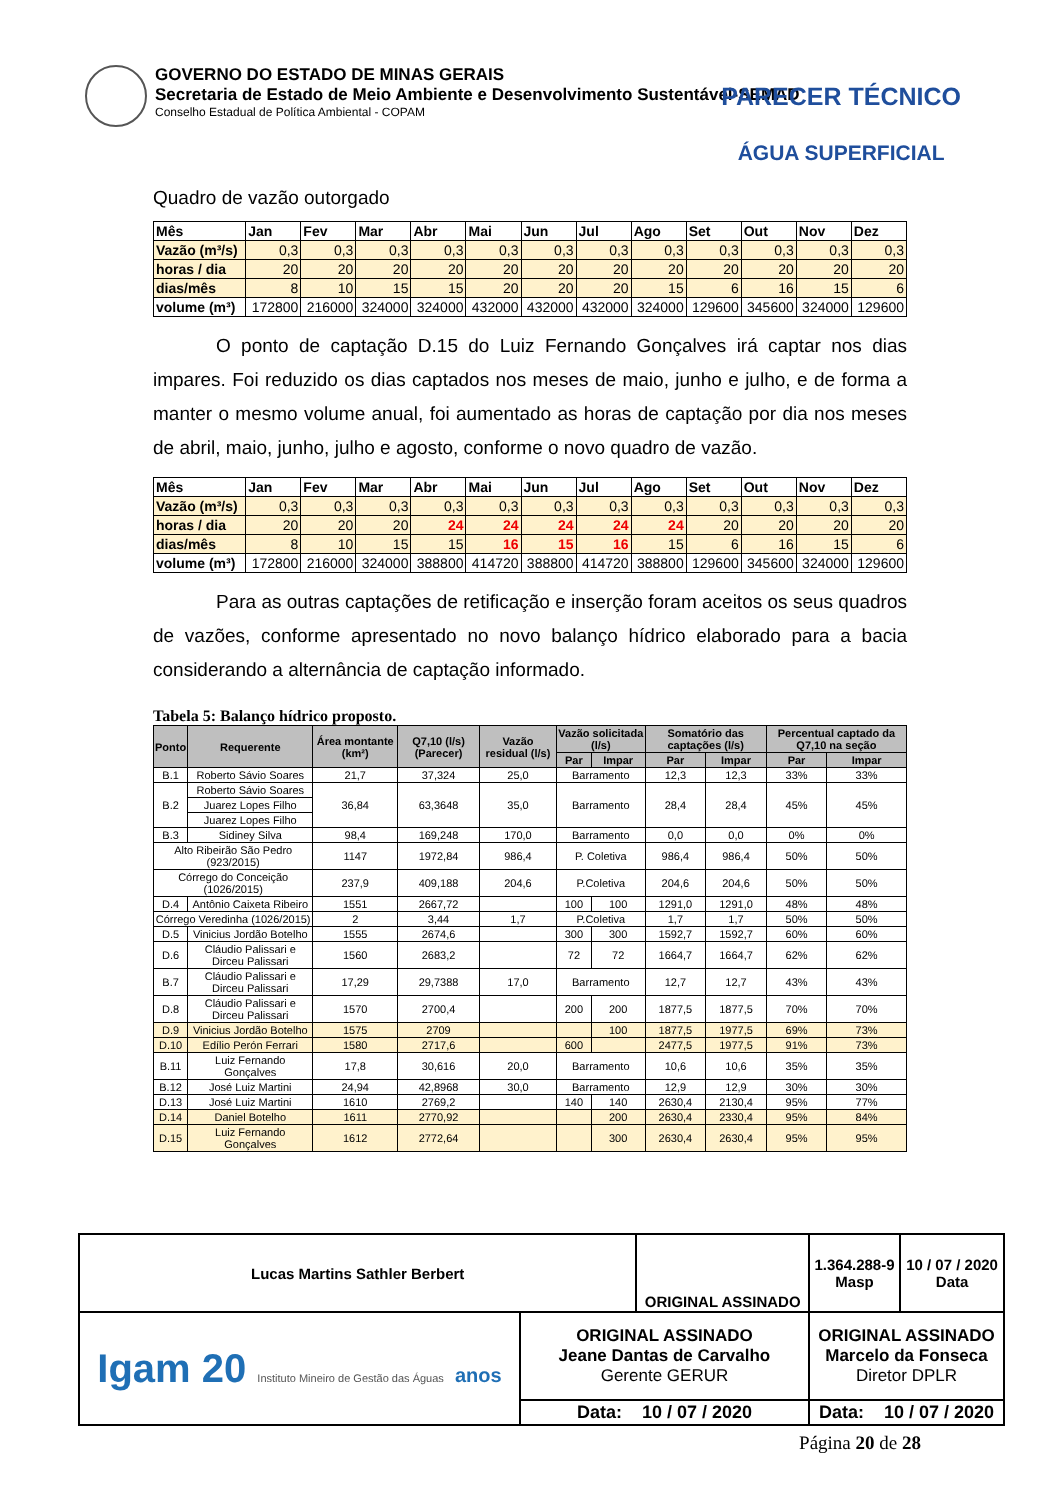GOVERNO DO ESTADO DE MINAS GERAIS
Secretaria de Estado de Meio Ambiente e Desenvolvimento Sustentável-SEMAD
Conselho Estadual de Política Ambiental - COPAM
PARECER TÉCNICO
ÁGUA SUPERFICIAL
Quadro de vazão outorgado
| Mês | Jan | Fev | Mar | Abr | Mai | Jun | Jul | Ago | Set | Out | Nov | Dez |
| Vazão (m³/s) | 0,3 | 0,3 | 0,3 | 0,3 | 0,3 | 0,3 | 0,3 | 0,3 | 0,3 | 0,3 | 0,3 | 0,3 |
| horas / dia | 20 | 20 | 20 | 20 | 20 | 20 | 20 | 20 | 20 | 20 | 20 | 20 |
| dias/mês | 8 | 10 | 15 | 15 | 20 | 20 | 20 | 15 | 6 | 16 | 15 | 6 |
| volume (m³) | 172800 | 216000 | 324000 | 324000 | 432000 | 432000 | 432000 | 324000 | 129600 | 345600 | 324000 | 129600 |
O ponto de captação D.15 do Luiz Fernando Gonçalves irá captar nos dias impares. Foi reduzido os dias captados nos meses de maio, junho e julho, e de forma a manter o mesmo volume anual, foi aumentado as horas de captação por dia nos meses de abril, maio, junho, julho e agosto, conforme o novo quadro de vazão.
| Mês | Jan | Fev | Mar | Abr | Mai | Jun | Jul | Ago | Set | Out | Nov | Dez |
| Vazão (m³/s) | 0,3 | 0,3 | 0,3 | 0,3 | 0,3 | 0,3 | 0,3 | 0,3 | 0,3 | 0,3 | 0,3 | 0,3 |
| horas / dia | 20 | 20 | 20 | 24 | 24 | 24 | 24 | 24 | 20 | 20 | 20 | 20 |
| dias/mês | 8 | 10 | 15 | 15 | 16 | 15 | 16 | 15 | 6 | 16 | 15 | 6 |
| volume (m³) | 172800 | 216000 | 324000 | 388800 | 414720 | 388800 | 414720 | 388800 | 129600 | 345600 | 324000 | 129600 |
Para as outras captações de retificação e inserção foram aceitos os seus quadros de vazões, conforme apresentado no novo balanço hídrico elaborado para a bacia considerando a alternância de captação informado.
Tabela 5: Balanço hídrico proposto.
| Ponto | Requerente | Área montante (km²) | Q7,10 (l/s) (Parecer) | Vazão residual (l/s) | Vazão solicitada (l/s) | | Somatório das captações (l/s) | | Percentual captado da Q7,10 na seção | |
| --- | --- | --- | --- | --- | --- | --- | --- | --- | --- | --- |
| | | | | | Par | Impar | Par | Impar | Par | Impar |
| B.1 | Roberto Sávio Soares | 21,7 | 37,324 | 25,0 | Barramento | | 12,3 | 12,3 | 33% | 33% |
| B.2 | Roberto Sávio Soares | 36,84 | 63,3648 | 35,0 | Barramento | | 28,4 | 28,4 | 45% | 45% |
| | Juarez Lopes Filho | | | | | | | | | |
| | Juarez Lopes Filho | | | | | | | | | |
| B.3 | Sidiney Silva | 98,4 | 169,248 | 170,0 | Barramento | | 0,0 | 0,0 | 0% | 0% |
| Alto Ribeirão São Pedro (923/2015) | | 1147 | 1972,84 | 986,4 | P. Coletiva | | 986,4 | 986,4 | 50% | 50% |
| Córrego do Conceição (1026/2015) | | 237,9 | 409,188 | 204,6 | P.Coletiva | | 204,6 | 204,6 | 50% | 50% |
| D.4 | Antônio Caixeta Ribeiro | 1551 | 2667,72 | | 100 | 100 | 1291,0 | 1291,0 | 48% | 48% |
| Córrego Veredinha (1026/2015) | | 2 | 3,44 | 1,7 | P.Coletiva | | 1,7 | 1,7 | 50% | 50% |
| D.5 | Vinicius Jordão Botelho | 1555 | 2674,6 | | 300 | 300 | 1592,7 | 1592,7 | 60% | 60% |
| D.6 | Cláudio Palissari e Dirceu Palissari | 1560 | 2683,2 | | 72 | 72 | 1664,7 | 1664,7 | 62% | 62% |
| B.7 | Cláudio Palissari e Dirceu Palissari | 17,29 | 29,7388 | 17,0 | Barramento | | 12,7 | 12,7 | 43% | 43% |
| D.8 | Cláudio Palissari e Dirceu Palissari | 1570 | 2700,4 | | 200 | 200 | 1877,5 | 1877,5 | 70% | 70% |
| D.9 | Vinicius Jordão Botelho | 1575 | 2709 | | | 100 | 1877,5 | 1977,5 | 69% | 73% |
| D.10 | Edílio Perón Ferrari | 1580 | 2717,6 | | 600 | | 2477,5 | 1977,5 | 91% | 73% |
| B.11 | Luiz Fernando Gonçalves | 17,8 | 30,616 | 20,0 | Barramento | | 10,6 | 10,6 | 35% | 35% |
| B.12 | José Luiz Martini | 24,94 | 42,8968 | 30,0 | Barramento | | 12,9 | 12,9 | 30% | 30% |
| D.13 | José Luiz Martini | 1610 | 2769,2 | | 140 | 140 | 2630,4 | 2130,4 | 95% | 77% |
| D.14 | Daniel Botelho | 1611 | 2770,92 | | | 200 | 2630,4 | 2330,4 | 95% | 84% |
| D.15 | Luiz Fernando Gonçalves | 1612 | 2772,64 | | | 300 | 2630,4 | 2630,4 | 95% | 95% |
| Lucas Martins Sathler Berbert | | ORIGINAL ASSINADO | | 1.364.288-9 Masp | 10 / 07 / 2020 Data |
| Igam 20 Instituto Mineiro de Gestão das Águas anos | ORIGINAL ASSINADO Jeane Dantas de Carvalho Gerente GERUR | | ORIGINAL ASSINADO Marcelo da Fonseca Diretor DPLR | | |
| | Data: 10 / 07 / 2020 | | Data: 10 / 07 / 2020 | | |
Página 20 de 28